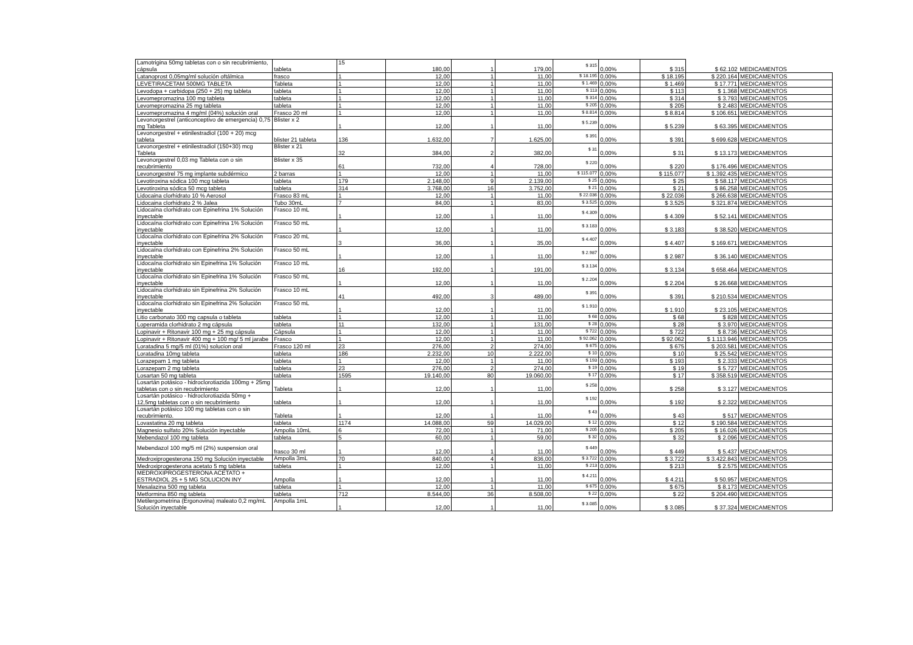| Lamotrigina 50mg tabletas con o sin recubrimiento, cápsula | tableta | 15 | 180,00 | 1 | 179,00 | $ 315 | 0,00% | $ 315 | $ 62.102 | MEDICAMENTOS |
| Latanoprost 0,05mg/ml solución oftálmica | frasco | 1 | 12,00 | 1 | 11,00 | $ 18.195 | 0,00% | $ 18.195 | $ 220.164 | MEDICAMENTOS |
| LEVETIRACETAM 500MG TABLETA | Tableta | 1 | 12,00 | 1 | 11,00 | $ 1.469 | 0,00% | $ 1.469 | $ 17.771 | MEDICAMENTOS |
| Levodopa + carbidopa (250 + 25) mg tableta | tableta | 1 | 12,00 | 1 | 11,00 | $ 113 | 0,00% | $ 113 | $ 1.368 | MEDICAMENTOS |
| Levomepromazina 100 mg tableta | tableta | 1 | 12,00 | 1 | 11,00 | $ 314 | 0,00% | $ 314 | $ 3.793 | MEDICAMENTOS |
| Levomepromazina 25 mg tableta | tableta | 1 | 12,00 | 1 | 11,00 | $ 205 | 0,00% | $ 205 | $ 2.483 | MEDICAMENTOS |
| Levomepromazina 4 mg/ml (04%) solución oral | Frasco 20 ml | 1 | 12,00 | 1 | 11,00 | $ 8.814 | 0,00% | $ 8.814 | $ 106.651 | MEDICAMENTOS |
| Levonorgestrel (anticonceptivo de emergencia) 0,75 mg Tableta | Blister x 2 | 1 | 12,00 | 1 | 11,00 | $ 5.239 | 0,00% | $ 5.239 | $ 63.395 | MEDICAMENTOS |
| Levonorgestrel + etinilestradiol (100 + 20) mcg tableta | blister 21 tableta | 136 | 1.632,00 | 7 | 1.625,00 | $ 391 | 0,00% | $ 391 | $ 699.628 | MEDICAMENTOS |
| Levonorgestrel + etinilestradiol (150+30) mcg Tableta | Blister x 21 | 32 | 384,00 | 2 | 382,00 | $ 31 | 0,00% | $ 31 | $ 13.173 | MEDICAMENTOS |
| Levonorgestrel 0,03 mg Tableta con o sin recubrimiento | Blister x 35 | 61 | 732,00 | 4 | 728,00 | $ 220 | 0,00% | $ 220 | $ 176.496 | MEDICAMENTOS |
| Levonorgestrel 75 mg implante subdérmico | 2 barras | 1 | 12,00 | 1 | 11,00 | $ 115.077 | 0,00% | $ 115.077 | $ 1.392.435 | MEDICAMENTOS |
| Levotiroxina sódica 100 mcg tableta | tableta | 179 | 2.148,00 | 9 | 2.139,00 | $ 25 | 0,00% | $ 25 | $ 58.117 | MEDICAMENTOS |
| Levotiroxina sódica 50 mcg tableta | tableta | 314 | 3.768,00 | 16 | 3.752,00 | $ 21 | 0,00% | $ 21 | $ 86.258 | MEDICAMENTOS |
| Lidocaina clorhidrato 10 % Aerosol | Frasco 83 mL | 1 | 12,00 | 1 | 11,00 | $ 22.036 | 0,00% | $ 22.036 | $ 266.638 | MEDICAMENTOS |
| Lidocaina clorhidrato 2 % Jalea | Tubo 30mL | 7 | 84,00 | 1 | 83,00 | $ 3.525 | 0,00% | $ 3.525 | $ 321.874 | MEDICAMENTOS |
| Lidocaína clorhidrato con Epinefrina 1% Solución inyectable | Frasco 10 mL | 1 | 12,00 | 1 | 11,00 | $ 4.309 | 0,00% | $ 4.309 | $ 52.141 | MEDICAMENTOS |
| Lidocaína clorhidrato con Epinefrina 1% Solución inyectable | Frasco 50 mL | 1 | 12,00 | 1 | 11,00 | $ 3.183 | 0,00% | $ 3.183 | $ 38.520 | MEDICAMENTOS |
| Lidocaína clorhidrato con Epinefrina 2% Solución inyectable | Frasco 20 mL | 3 | 36,00 | 1 | 35,00 | $ 4.407 | 0,00% | $ 4.407 | $ 169.671 | MEDICAMENTOS |
| Lidocaína clorhidrato con Epinefrina 2% Solución inyectable | Frasco 50 mL | 1 | 12,00 | 1 | 11,00 | $ 2.987 | 0,00% | $ 2.987 | $ 36.140 | MEDICAMENTOS |
| Lidocaína clorhidrato sin Epinefrina 1% Solución inyectable | Frasco 10 mL | 16 | 192,00 | 1 | 191,00 | $ 3.134 | 0,00% | $ 3.134 | $ 658.464 | MEDICAMENTOS |
| Lidocaína clorhidrato sin Epinefrina 1% Solución inyectable | Frasco 50 mL | 1 | 12,00 | 1 | 11,00 | $ 2.204 | 0,00% | $ 2.204 | $ 26.668 | MEDICAMENTOS |
| Lidocaína clorhidrato sin Epinefrina 2% Solución inyectable | Frasco 10 mL | 41 | 492,00 | 3 | 489,00 | $ 391 | 0,00% | $ 391 | $ 210.534 | MEDICAMENTOS |
| Lidocaína clorhidrato sin Epinefrina 2% Solución inyectable | Frasco 50 mL | 1 | 12,00 | 1 | 11,00 | $ 1.910 | 0,00% | $ 1.910 | $ 23.105 | MEDICAMENTOS |
| Litio carbonato 300 mg capsula o tableta | tableta | 1 | 12,00 | 1 | 11,00 | $ 68 | 0,00% | $ 68 | $ 828 | MEDICAMENTOS |
| Loperamida clorhidrato 2 mg cápsula | tableta | 11 | 132,00 | 1 | 131,00 | $ 28 | 0,00% | $ 28 | $ 3.970 | MEDICAMENTOS |
| Lopinavir + Ritonavir 100 mg + 25 mg cápsula | Cápsula | 1 | 12,00 | 1 | 11,00 | $ 722 | 0,00% | $ 722 | $ 8.736 | MEDICAMENTOS |
| Lopinavir + Ritonavir 400 mg + 100 mg/ 5 ml jarabe | Frasco | 1 | 12,00 | 1 | 11,00 | $ 92.062 | 0,00% | $ 92.062 | $ 1.113.946 | MEDICAMENTOS |
| Loratadina 5 mg/5 ml (01%) solucion oral | Frasco 120 ml | 23 | 276,00 | 2 | 274,00 | $ 675 | 0,00% | $ 675 | $ 203.581 | MEDICAMENTOS |
| Loratadina 10mg tableta | tableta | 186 | 2.232,00 | 10 | 2.222,00 | $ 10 | 0,00% | $ 10 | $ 25.542 | MEDICAMENTOS |
| Lorazepam 1 mg tableta | tableta | 1 | 12,00 | 1 | 11,00 | $ 193 | 0,00% | $ 193 | $ 2.333 | MEDICAMENTOS |
| Lorazepam 2 mg tableta | tableta | 23 | 276,00 | 2 | 274,00 | $ 19 | 0,00% | $ 19 | $ 5.727 | MEDICAMENTOS |
| Losartan 50 mg tableta | tableta | 1595 | 19.140,00 | 80 | 19.060,00 | $ 17 | 0,00% | $ 17 | $ 358.519 | MEDICAMENTOS |
| Losartán potásico - hidroclorotiazida 100mg + 25mg tabletas con o sin recubrimiento | Tableta | 1 | 12,00 | 1 | 11,00 | $ 258 | 0,00% | $ 258 | $ 3.127 | MEDICAMENTOS |
| Losartán potásico - hidroclorotiazida 50mg + 12,5mg tabletas con o sin recubrimiento | tableta | 1 | 12,00 | 1 | 11,00 | $ 192 | 0,00% | $ 192 | $ 2.322 | MEDICAMENTOS |
| Losartán potásico 100 mg tabletas con o sin recubrimiento. | Tableta | 1 | 12,00 | 1 | 11,00 | $ 43 | 0,00% | $ 43 | $ 517 | MEDICAMENTOS |
| Lovastatina 20 mg tableta | tableta | 1174 | 14.088,00 | 59 | 14.029,00 | $ 12 | 0,00% | $ 12 | $ 190.584 | MEDICAMENTOS |
| Magnesio sulfato 20% Solución inyectable | Ampolla 10mL | 6 | 72,00 | 1 | 71,00 | $ 205 | 0,00% | $ 205 | $ 16.026 | MEDICAMENTOS |
| Mebendazol 100 mg tableta | tableta | 5 | 60,00 | 1 | 59,00 | $ 32 | 0,00% | $ 32 | $ 2.096 | MEDICAMENTOS |
| Mebendazol 100 mg/5 ml (2%) suspension oral | frasco 30 ml | 1 | 12,00 | 1 | 11,00 | $ 449 | 0,00% | $ 449 | $ 5.437 | MEDICAMENTOS |
| Medroxiprogesterona 150 mg Solución inyectable | Ampolla 3mL | 70 | 840,00 | 4 | 836,00 | $ 3.722 | 0,00% | $ 3.722 | $ 3.422.843 | MEDICAMENTOS |
| Medroxiprogesterona acetato 5 mg tableta | tableta | 1 | 12,00 | 1 | 11,00 | $ 213 | 0,00% | $ 213 | $ 2.575 | MEDICAMENTOS |
| MEDROXIPROGESTERONA ACETATO + ESTRADIOL 25 + 5 MG SOLUCION INY | Ampolla | 1 | 12,00 | 1 | 11,00 | $ 4.211 | 0,00% | $ 4.211 | $ 50.957 | MEDICAMENTOS |
| Mesalazina 500 mg tableta | tableta | 1 | 12,00 | 1 | 11,00 | $ 675 | 0,00% | $ 675 | $ 8.173 | MEDICAMENTOS |
| Metformina 850 mg tableta | tableta | 712 | 8.544,00 | 36 | 8.508,00 | $ 22 | 0,00% | $ 22 | $ 204.490 | MEDICAMENTOS |
| Metilergometrina (Ergonovina) maleato 0,2 mg/mL Solución inyectable | Ampolla 1mL | 1 | 12,00 | 1 | 11,00 | $ 3.085 | 0,00% | $ 3.085 | $ 37.324 | MEDICAMENTOS |